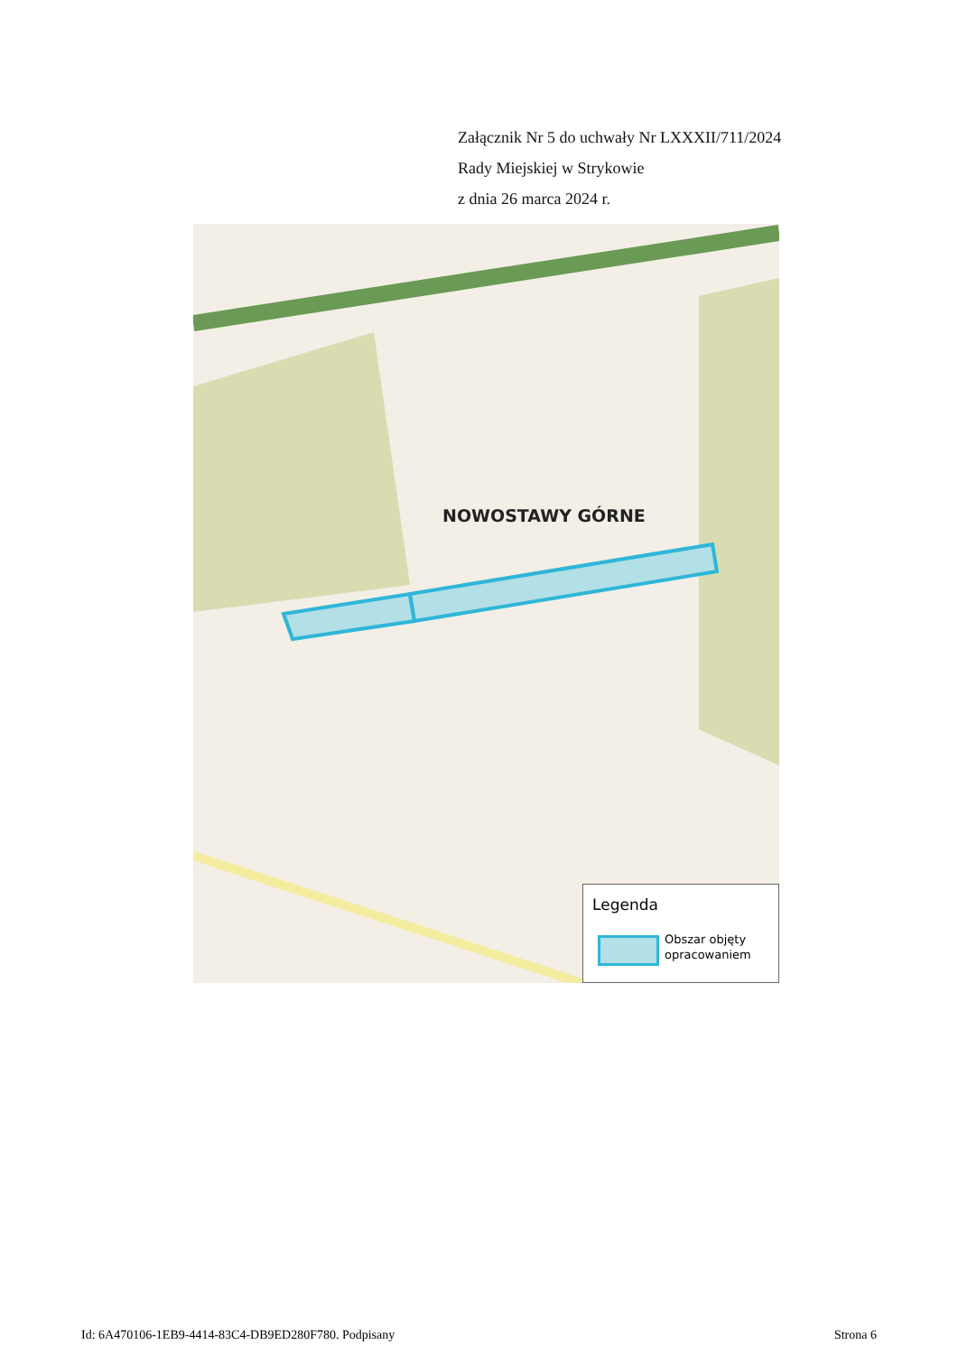Załącznik Nr 5 do uchwały Nr LXXXII/711/2024
Rady Miejskiej w Strykowie
z dnia 26 marca 2024 r.
NOWOSTAWY GÓRNE
Legenda
Obszar objęty
opracowaniem
Id: 6A470106-1EB9-4414-83C4-DB9ED280F780. Podpisany Strona 6